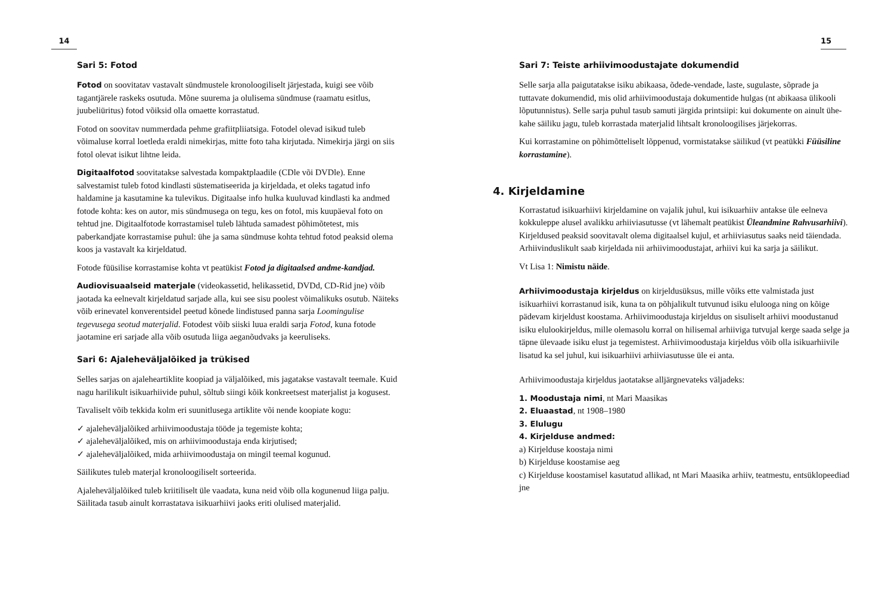14
Sari 5: Fotod
Fotod on soovitatav vastavalt sündmustele kronoloogiliselt järjestada, kuigi see võib tagantjärele raskeks osutuda. Mõne suurema ja olulisema sündmuse (raamatu esitlus, juubeliüritus) fotod võiksid olla omaette korrastatud.
Fotod on soovitav nummerdada pehme grafiitpliiatsiga. Fotodel olevad isikud tuleb võimaluse korral loetleda eraldi nimekirjas, mitte foto taha kirjutada. Nimekirja järgi on siis fotol olevat isikut lihtne leida.
Digitaalfotod soovitatakse salvestada kompaktplaadile (CDle või DVDle). Enne salvestamist tuleb fotod kindlasti süstematiseerida ja kirjeldada, et oleks tagatud info haldamine ja kasutamine ka tulevikus. Digitaalse info hulka kuuluvad kindlasti ka andmed fotode kohta: kes on autor, mis sündmusega on tegu, kes on fotol, mis kuupäeval foto on tehtud jne. Digitaalfotode korrastamisel tuleb lähtuda samadest põhimõtetest, mis paberkandjate korrastamise puhul: ühe ja sama sündmuse kohta tehtud fotod peaksid olema koos ja vastavalt ka kirjeldatud.
Fotode füüsilise korrastamise kohta vt peatükist Fotod ja digitaalsed andme-kandjad.
Audiovisuaalseid materjale (videokassetid, helikassetid, DVDd, CD-Rid jne) võib jaotada ka eelnevalt kirjeldatud sarjade alla, kui see sisu poolest võimalikuks osutub. Näiteks võib erinevatel konverentsidel peetud kõnede lindistused panna sarja Loomingulise tegevusega seotud materjalid. Fotodest võib siiski luua eraldi sarja Fotod, kuna fotode jaotamine eri sarjade alla võib osutuda liiga aeganõudvaks ja keeruliseks.
Sari 6: Ajaleheväljalõiked ja trükised
Selles sarjas on ajaleheartiklite koopiad ja väljalõiked, mis jagatakse vastavalt teemale. Kuid nagu harilikult isikuarhiivide puhul, sõltub siingi kõik konkreetsest materjalist ja kogusest.
Tavaliselt võib tekkida kolm eri suunitlusega artiklite või nende koopiate kogu:
✓ ajaleheväljalõiked arhiivimoodustaja tööde ja tegemiste kohta;
✓ ajaleheväljalõiked, mis on arhiivimoodustaja enda kirjutised;
✓ ajaleheväljalõiked, mida arhiivimoodustaja on mingil teemal kogunud.
Säilikutes tuleb materjal kronoloogiliselt sorteerida.
Ajaleheväljalõiked tuleb kriitiliselt üle vaadata, kuna neid võib olla kogunenud liiga palju. Säilitada tasub ainult korrastatava isikuarhiivi jaoks eriti olulised materjalid.
15
Sari 7: Teiste arhiivimoodustajate dokumendid
Selle sarja alla paigutatakse isiku abikaasa, õdede-vendade, laste, sugulaste, sõprade ja tuttavate dokumendid, mis olid arhiivimoodustaja dokumentide hulgas (nt abikaasa ülikooli lõputunnistus). Selle sarja puhul tasub samuti järgida printsiipi: kui dokumente on ainult ühe-kahe säiliku jagu, tuleb korrastada materjalid lihtsalt kronoloogilises järjekorras.
Kui korrastamine on põhimõtteliselt lõppenud, vormistatakse säilikud (vt peatükki Füüsiline korrastamine).
4. Kirjeldamine
Korrastatud isikuarhiivi kirjeldamine on vajalik juhul, kui isikuarhiiv antakse üle eelneva kokkuleppe alusel avalikku arhiiviasutusse (vt lähemalt peatükist Üleandmine Rahvusarhiivi). Kirjeldused peaksid soovitavalt olema digitaalsel kujul, et arhiiviasutus saaks neid täiendada. Arhiivinduslikult saab kirjeldada nii arhiivimoodustajat, arhiivi kui ka sarja ja säilikut.
Vt Lisa 1: Nimistu näide.
Arhiivimoodustaja kirjeldus on kirjeldusüksus, mille võiks ette valmistada just isikuarhiivi korrastanud isik, kuna ta on põhjalikult tutvunud isiku elulooga ning on kõige pädevam kirjeldust koostama. Arhiivimoodustaja kirjeldus on sisuliselt arhiivi moodustanud isiku elulookirjeldus, mille olemasolu korral on hilisemal arhiiviga tutvujal kerge saada selge ja täpne ülevaade isiku elust ja tegemistest. Arhiivimoodustaja kirjeldus võib olla isikuarhiivile lisatud ka sel juhul, kui isikuarhiivi arhiiviasutusse üle ei anta.
Arhiivimoodustaja kirjeldus jaotatakse alljärgnevateks väljadeks:
1. Moodustaja nimi, nt Mari Maasikas
2. Eluaastad, nt 1908–1980
3. Elulugu
4. Kirjelduse andmed:
a) Kirjelduse koostaja nimi
b) Kirjelduse koostamise aeg
c) Kirjelduse koostamisel kasutatud allikad, nt Mari Maasika arhiiv, teatmestu, entsüklopeediad jne